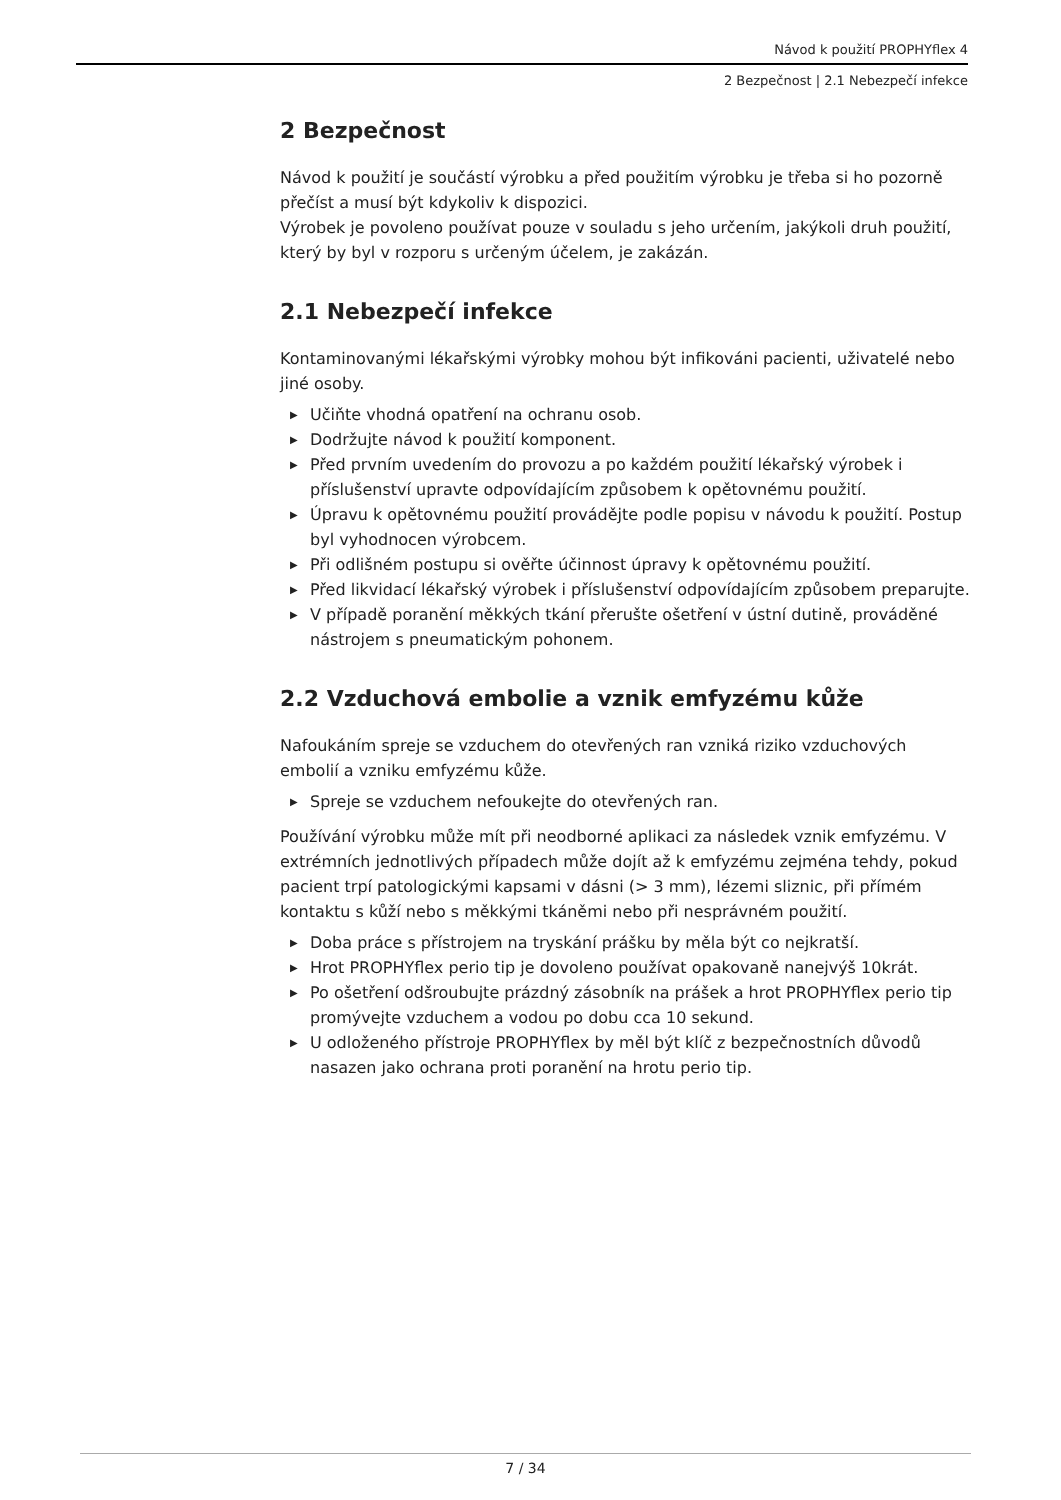Návod k použití PROPHYflex 4
2 Bezpečnost | 2.1 Nebezpečí infekce
2 Bezpečnost
Návod k použití je součástí výrobku a před použitím výrobku je třeba si ho po­zorně přečíst a musí být kdykoliv k dispozici.
Výrobek je povoleno používat pouze v souladu s jeho určením, jakýkoli druh použití, který by byl v rozporu s určeným účelem, je zakázán.
2.1 Nebezpečí infekce
Kontaminovanými lékařskými výrobky mohou být infikováni pacienti, uživatelé nebo jiné osoby.
▶ Učiňte vhodná opatření na ochranu osob.
▶ Dodržujte návod k použití komponent.
▶ Před prvním uvedením do provozu a po každém použití lékařský výrobek i příslušenství upravte odpovídajícím způsobem k opětovnému použití.
▶ Úpravu k opětovnému použití provádějte podle popisu v návodu k použití. Postup byl vyhodnocen výrobcem.
▶ Při odlišném postupu si ověřte účinnost úpravy k opětovnému použití.
▶ Před likvidací lékařský výrobek i příslušenství odpovídajícím způsobem preparujte.
▶ V případě poranění měkkých tkání přerušte ošetření v ústní dutině, prová­děné nástrojem s pneumatickým pohonem.
2.2 Vzduchová embolie a vznik emfyzému kůže
Nafoukáním spreje se vzduchem do otevřených ran vzniká riziko vzduchových embolií a vzniku emfyzému kůže.
▶ Spreje se vzduchem nefoukejte do otevřených ran.
Používání výrobku může mít při neodborné aplikaci za následek vznik emfyzé­mu. V extrémních jednotlivých případech může dojít až k emfyzému zejména tehdy, pokud pacient trpí patologickými kapsami v dásni (> 3 mm), lézemi sliz­nic, při přímém kontaktu s kůží nebo s měkkými tkáněmi nebo při nesprávném použití.
▶ Doba práce s přístrojem na tryskání prášku by měla být co nejkratší.
▶ Hrot PROPHYflex perio tip je dovoleno používat opakovaně nanejvýš 10krát.
▶ Po ošetření odšroubujte prázdný zásobník na prášek a hrot PROPHYflex perio tip promývejte vzduchem a vodou po dobu cca 10 sekund.
▶ U odloženého přístroje PROPHYflex by měl být klíč z bezpečnostních důvodů nasazen jako ochrana proti poranění na hrotu perio tip.
7 / 34